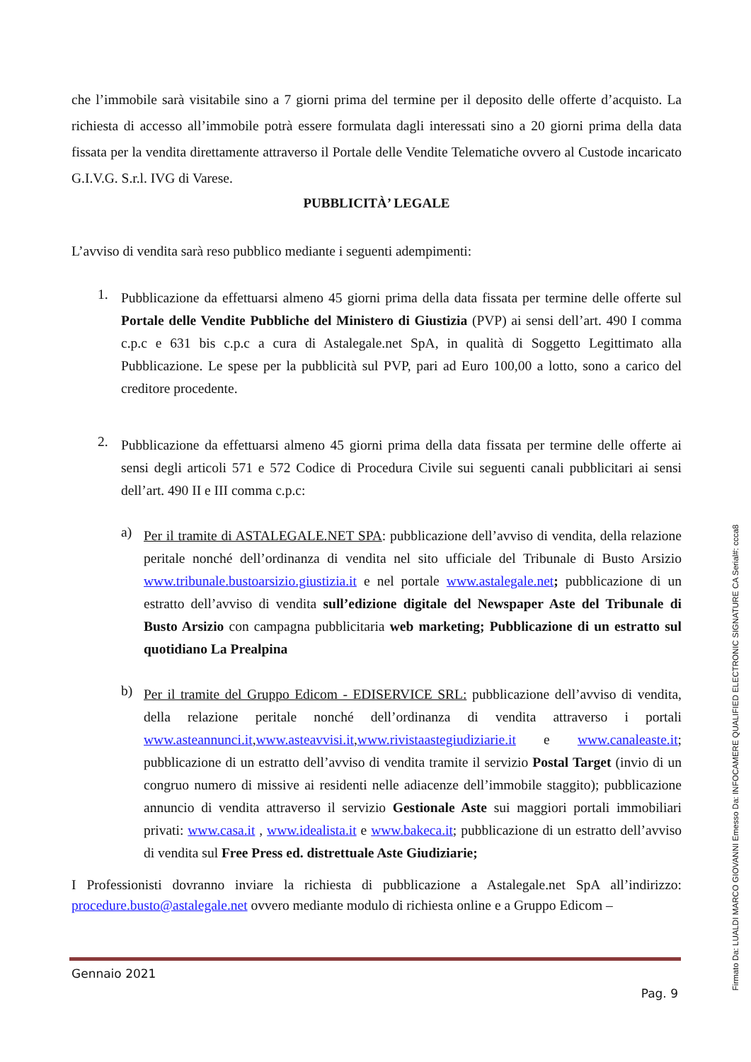che l’immobile sarà visitabile sino a 7 giorni prima del termine per il deposito delle offerte d’acquisto. La richiesta di accesso all’immobile potrà essere formulata dagli interessati sino a 20 giorni prima della data fissata per la vendita direttamente attraverso il Portale delle Vendite Telematiche ovvero al Custode incaricato G.I.V.G. S.r.l. IVG di Varese.
PUBBLICITÀ’ LEGALE
L’avviso di vendita sarà reso pubblico mediante i seguenti adempimenti:
1.
Pubblicazione da effettuarsi almeno 45 giorni prima della data fissata per termine delle offerte sul Portale delle Vendite Pubbliche del Ministero di Giustizia (PVP) ai sensi dell’art. 490 I comma c.p.c e 631 bis c.p.c a cura di Astalegale.net SpA, in qualità di Soggetto Legittimato alla Pubblicazione. Le spese per la pubblicità sul PVP, pari ad Euro 100,00 a lotto, sono a carico del creditore procedente.
2.
Pubblicazione da effettuarsi almeno 45 giorni prima della data fissata per termine delle offerte ai sensi degli articoli 571 e 572 Codice di Procedura Civile sui seguenti canali pubblicitari ai sensi dell’art. 490 II e III comma c.p.c:
a)
Per il tramite di ASTALEGALE.NET SPA: pubblicazione dell’avviso di vendita, della relazione peritale nonché dell’ordinanza di vendita nel sito ufficiale del Tribunale di Busto Arsizio www.tribunale.bustoarsizio.giustizia.it e nel portale www.astalegale.net; pubblicazione di un estratto dell’avviso di vendita sull’edizione digitale del Newspaper Aste del Tribunale di Busto Arsizio con campagna pubblicitaria web marketing; Pubblicazione di un estratto sul quotidiano La Prealpina
b)
Per il tramite del Gruppo Edicom - EDISERVICE SRL: pubblicazione dell’avviso di vendita, della relazione peritale nonché dell’ordinanza di vendita attraverso i portali www.asteannunci.it,www.asteavvisi.it,www.rivistaastegiudiziarie.it e www.canaleaste.it; pubblicazione di un estratto dell’avviso di vendita tramite il servizio Postal Target (invio di un congruo numero di missive ai residenti nelle adiacenze dell’immobile staggito); pubblicazione annuncio di vendita attraverso il servizio Gestionale Aste sui maggiori portali immobiliari privati: www.casa.it , www.idealista.it e www.bakeca.it; pubblicazione di un estratto dell’avviso di vendita sul Free Press ed. distrettuale Aste Giudiziarie;
I Professionisti dovranno inviare la richiesta di pubblicazione a Astalegale.net SpA all’indirizzo: procedure.busto@astalegale.net ovvero mediante modulo di richiesta online e a Gruppo Edicom –
Gennaio 2021
Pag. 9
Firmato Da: LUALDI MARCO GIOVANNI Emesso Da: INFOCAMERE QUALIFIED ELECTRONIC SIGNATURE CA Serial#: ccca8